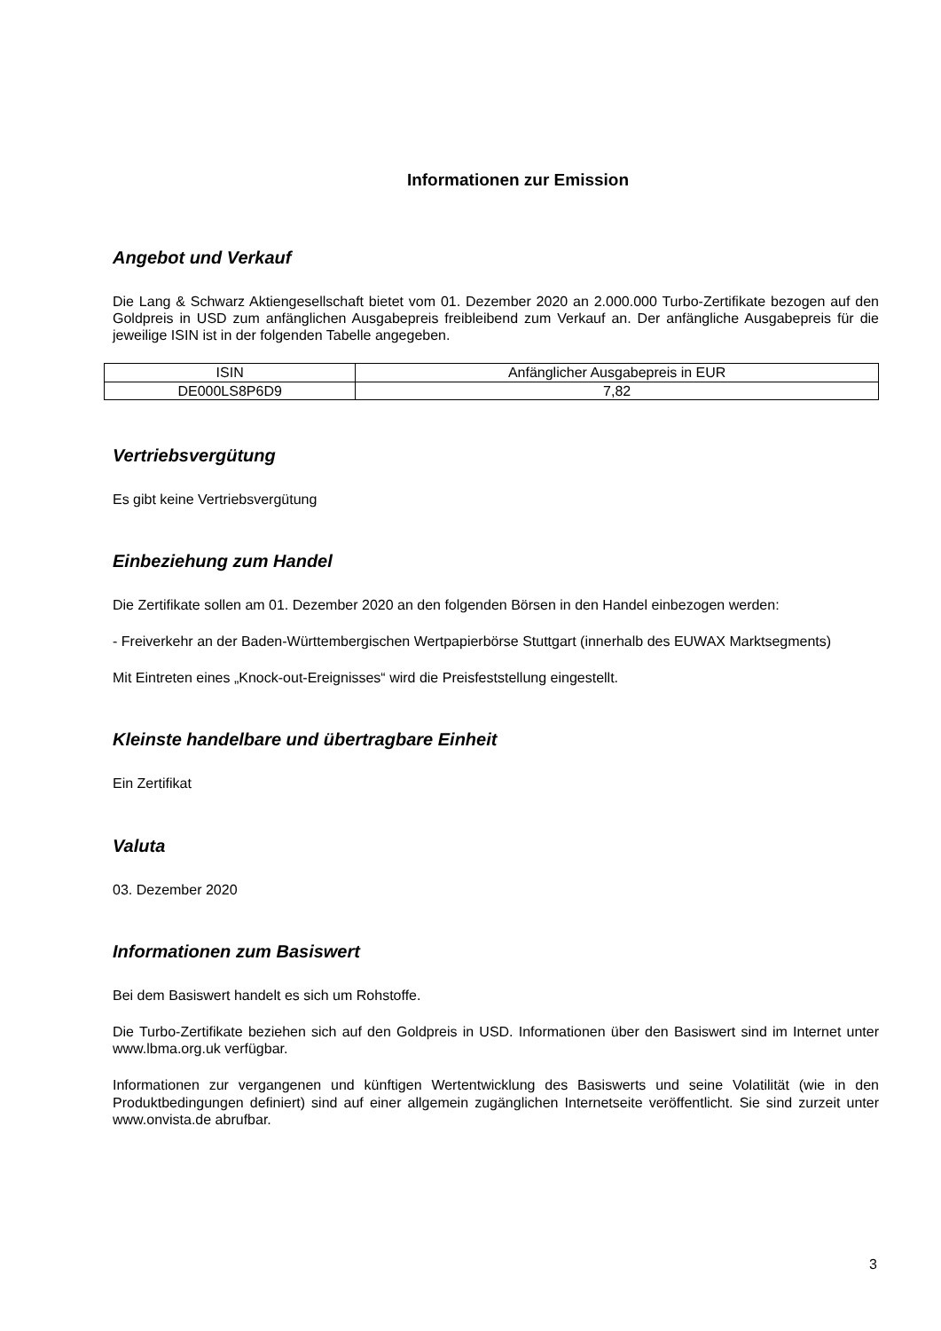Informationen zur Emission
Angebot und Verkauf
Die Lang & Schwarz Aktiengesellschaft bietet vom 01. Dezember 2020 an 2.000.000 Turbo-Zertifikate bezogen auf den Goldpreis in USD zum anfänglichen Ausgabepreis freibleibend zum Verkauf an. Der anfängliche Ausgabepreis für die jeweilige ISIN ist in der folgenden Tabelle angegeben.
| ISIN | Anfänglicher Ausgabepreis in EUR |
| DE000LS8P6D9 | 7,82 |
Vertriebsvergütung
Es gibt keine Vertriebsvergütung
Einbeziehung zum Handel
Die Zertifikate sollen am 01. Dezember 2020 an den folgenden Börsen in den Handel einbezogen werden:
- Freiverkehr an der Baden-Württembergischen Wertpapierbörse Stuttgart (innerhalb des EUWAX Marktsegments)
Mit Eintreten eines „Knock-out-Ereignisses“ wird die Preisfeststellung eingestellt.
Kleinste handelbare und übertragbare Einheit
Ein Zertifikat
Valuta
03. Dezember 2020
Informationen zum Basiswert
Bei dem Basiswert handelt es sich um Rohstoffe.
Die Turbo-Zertifikate beziehen sich auf den Goldpreis in USD. Informationen über den Basiswert sind im Internet unter www.lbma.org.uk verfügbar.
Informationen zur vergangenen und künftigen Wertentwicklung des Basiswerts und seine Volatilität (wie in den Produktbedingungen definiert) sind auf einer allgemein zugänglichen Internetseite veröffentlicht. Sie sind zurzeit unter www.onvista.de abrufbar.
3